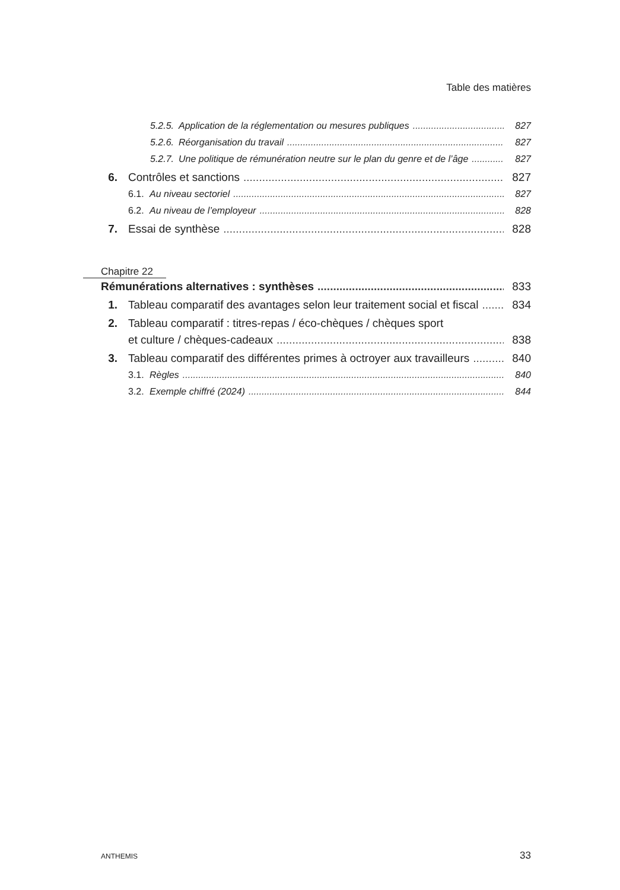Table des matières
5.2.5. Application de la réglementation ou mesures publiques 827
5.2.6. Réorganisation du travail 827
5.2.7. Une politique de rémunération neutre sur le plan du genre et de l’âge 827
6. Contrôles et sanctions 827
6.1. Au niveau sectoriel 827
6.2. Au niveau de l’employeur 828
7. Essai de synthèse 828
Chapitre 22
Rémunérations alternatives : synthèses 833
1. Tableau comparatif des avantages selon leur traitement social et fiscal 834
2. Tableau comparatif : titres-repas / éco-chèques / chèques sport
et culture / chèques-cadeaux 838
3. Tableau comparatif des différentes primes à octroyer aux travailleurs 840
3.1. Règles 840
3.2. Exemple chiffré (2024) 844
ANTHEMIS 33